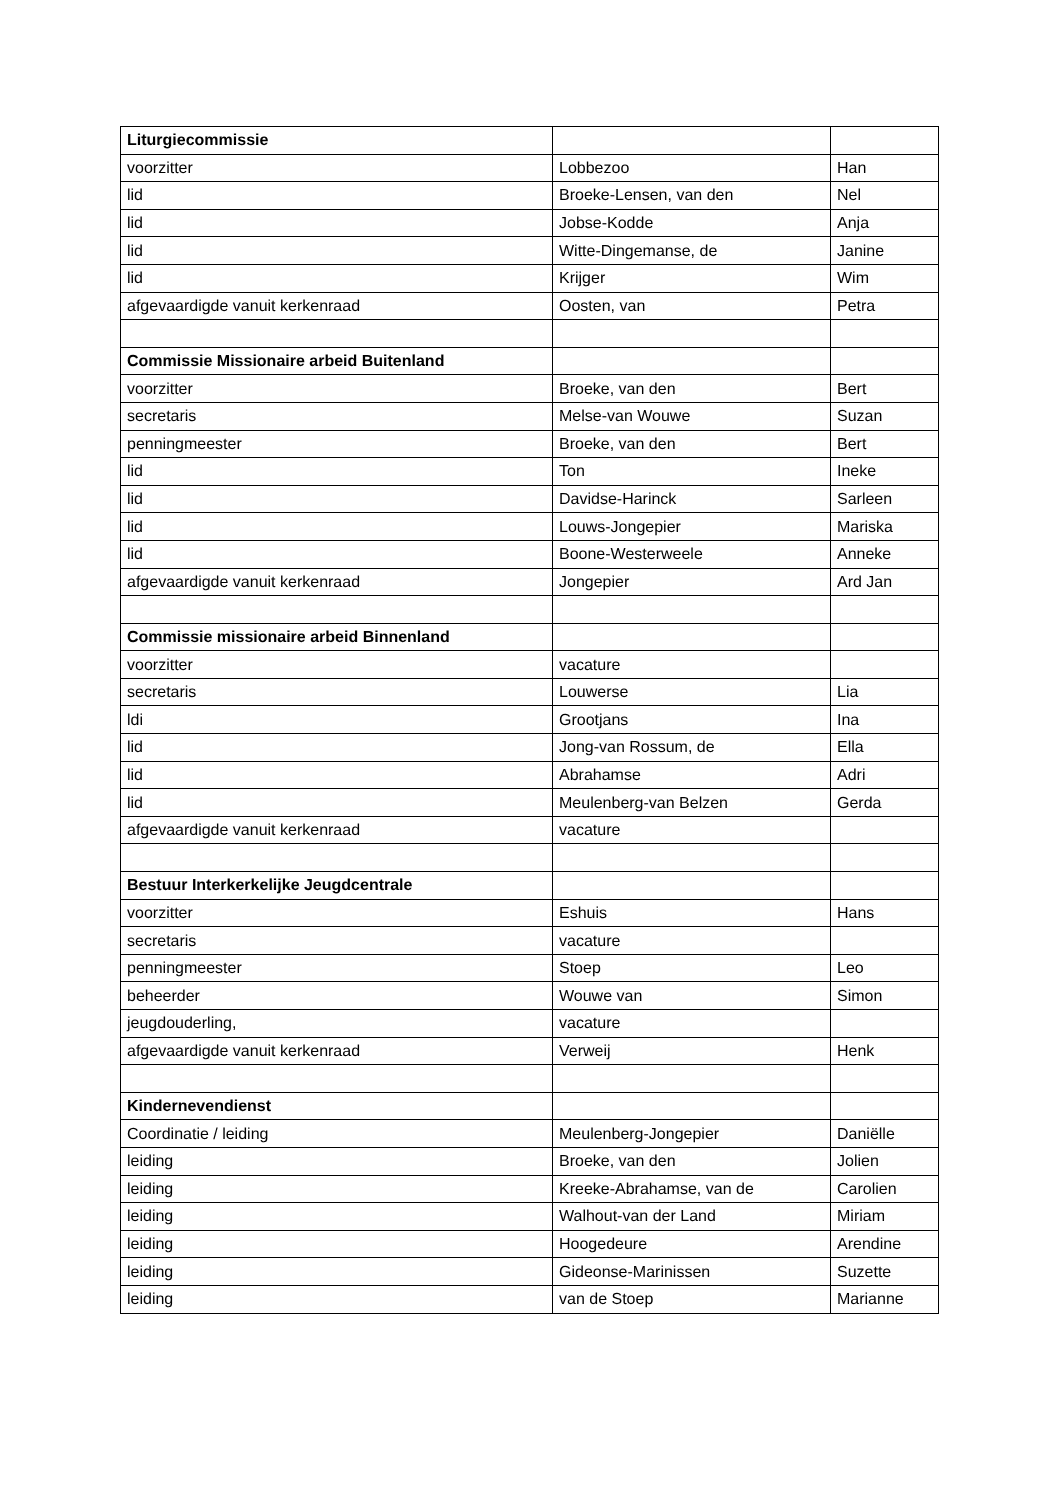| Liturgiecommissie | | |
| voorzitter | Lobbezoo | Han |
| lid | Broeke-Lensen, van den | Nel |
| lid | Jobse-Kodde | Anja |
| lid | Witte-Dingemanse, de | Janine |
| lid | Krijger | Wim |
| afgevaardigde vanuit kerkenraad | Oosten, van | Petra |
| Commissie Missionaire arbeid Buitenland | | |
| voorzitter | Broeke, van den | Bert |
| secretaris | Melse-van Wouwe | Suzan |
| penningmeester | Broeke, van den | Bert |
| lid | Ton | Ineke |
| lid | Davidse-Harinck | Sarleen |
| lid | Louws-Jongepier | Mariska |
| lid | Boone-Westerweele | Anneke |
| afgevaardigde vanuit kerkenraad | Jongepier | Ard Jan |
| Commissie missionaire arbeid Binnenland | | |
| voorzitter | vacature | |
| secretaris | Louwerse | Lia |
| ldi | Grootjans | Ina |
| lid | Jong-van Rossum, de | Ella |
| lid | Abrahamse | Adri |
| lid | Meulenberg-van Belzen | Gerda |
| afgevaardigde vanuit kerkenraad | vacature | |
| Bestuur Interkerkelijke Jeugdcentrale | | |
| voorzitter | Eshuis | Hans |
| secretaris | vacature | |
| penningmeester | Stoep | Leo |
| beheerder | Wouwe van | Simon |
| jeugdouderling, | vacature | |
| afgevaardigde vanuit kerkenraad | Verweij | Henk |
| Kindernevendienst | | |
| Coordinatie / leiding | Meulenberg-Jongepier | Daniëlle |
| leiding | Broeke, van den | Jolien |
| leiding | Kreeke-Abrahamse, van de | Carolien |
| leiding | Walhout-van der Land | Miriam |
| leiding | Hoogedeure | Arendine |
| leiding | Gideonse-Marinissen | Suzette |
| leiding | van de Stoep | Marianne |